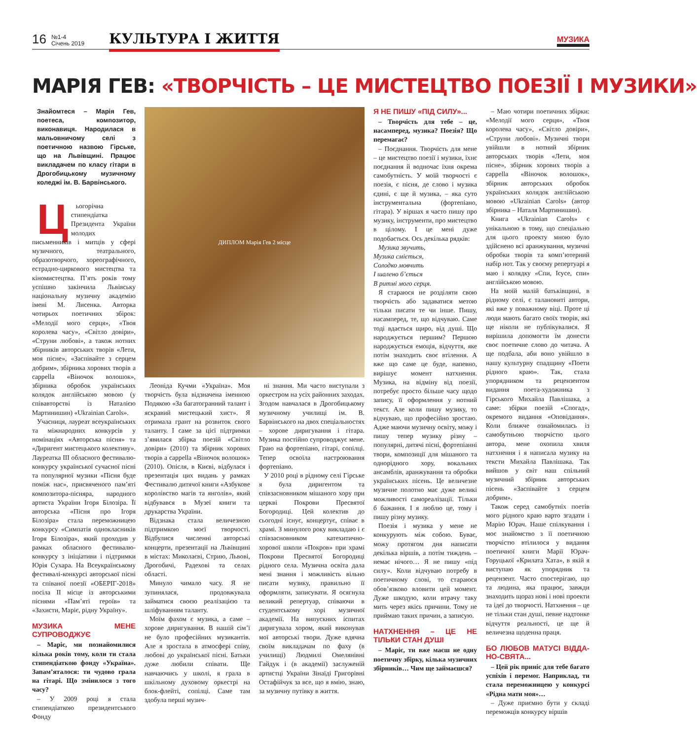16 №1-4
Січень 2019 КУЛЬТУРА І ЖИТТЯ МУЗИКА
МАРІЯ ГЕВ: «ТВОРЧІСТЬ – ЦЕ МИСТЕЦТВО ПОЕЗІЇ І МУЗИКИ»
Знайомтеся – Марія Гев, поетеса, композитор, виконавиця. Народилася в мальовничому селі з поетичною назвою Гірське, що на Львівщині. Працює викладачем по класу гітари в Дрогобицькому музичному коледжі ім. В. Барвінського.
Цьогорічна стипендіатка Президента України молодих письменників і митців у сфері музичного, театрального, образотворчого, хореографічного, естрадно-циркового мистецтва та кіномистецтва. П’ять років тому успішно закінчила Львівську національну музичну академію імені М. Лисенка. Авторка чотирьох поетичних збірок: «Мелодії мого серця», «Твоя королева часу», «Світло довіри», «Струни любові», а також нотних збірників авторських творів «Лети, моя пісне», «Заспівайте з серцем добрим», збірника хорових творів a cappella «Віночок волошок», збірника обробок українських колядок англійською мовою (у співавторстві із Наталією Мартинишин) «Ukrainian Carols».
Учасниця, лауреат всеукраїнських та міжнародних конкурсів у номінаціях «Авторська пісня» та «Диригент мистецького колективу». Лауреатка ІІІ обласного фестивалю-конкурсу української сучасної пісні та популярної музики «Пісня буде поміж нас», присвяченого пам’яті композитора-пісняра, народного артиста України Ігоря Білозіра. Її авторська «Пісня про Ігоря Білозіра» стала переможницею конкурсу «Симпатія однокласників Ігоря Білозіра», який проходив у рамках обласного фестивалю-конкурсу з ініціативи і підтримки Юрія Сухара. На Всеукраїнському фестивалі-конкурсі авторської пісні та співаної поезії «ОБЕРІГ-2018» посіла ІІ місце із авторськими піснями «Пам’яті героїв» та «Захисти, Маріє, рідну Україну».
МУЗИКА МЕНЕ СУПРОВОДЖУЄ
– Маріє, ми познайомилися кілька років тому, коли ти стала стипендіаткою фонду «Україна». Запам’яталося: ти чудово грала на гітарі. Що змінилося з того часу?
– У 2009 році я стала стипендіаткою президентського Фонду
ДИПЛОМ Марія Гев 2 місце
Леоніда Кучми «Україна». Моя творчість була відзначена іменною Подякою «За багатогранний талант і яскравий мистецький хист». Я отримала грант на розвиток свого таланту. І саме за цієї підтримки з’явилася збірка поезій «Світло довіри» (2010) та збірник хорових творів a cappella «Віночок волошок» (2010). Опісля, в Києві, відбулася і презентація цих видань у рамках Фестивалю дитячої книги «Азбукове королівство магів та янголів», який відбувався в Музеї книги та друкарства України.
Відзнака стала величезною підтримкою моєї творчості. Відбулися численні авторські концерти, презентації на Львівщині в містах: Миколаєві, Стрию, Львові, Дрогобичі, Радехові та селах області.
Минуло чимало часу. Я не зупинялася, продовжувала займатися своєю реалізацією та шліфуванням таланту.
Моїм фахом є музика, а саме – хорове диригування. В нашій сім’ї не було професійних музикантів. Але я зростала в атмосфері співу, любові до української пісні. Батьки дуже любили співати. Ще навчаючись у школі, я грала в шкільному духовому оркестрі на блок-флейті, сопілці. Саме там здобула перші музич-
ні знання. Ми часто виступали з оркестром на усіх районних заходах. Згодом навчалася в Дрогобицькому музичному училищі ім. В. Барвінського на двох спеціальностях – хорове диригування і гітара. Музика постійно супроводжує мене. Граю на фортепіано, гітарі, сопілці. Тепер освоїла настроювання фортепіано.
У 2010 році в рідному селі Гірське я була диригентом та співзасновником мішаного хору при церкві Покрови Пресвятої Богородиці. Цей колектив до сьогодні існує, концертує, співає в храмі. З минулого року викладаю і є співзасновником катехитично-хорової школи «Покров» при храмі Покрови Пресвятої Богородиці рідного села. Музична освіта дала мені знання і можливість вільно писати музику, правильно її оформляти, записувати. Я осягнула великий репертуар, співаючи в студентському хорі музичної академії. На випускних іспитах диригувала хором, який виконував мої авторські твори. Дуже вдячна своїм викладачам по фаху (в училищі) Людмилі Омелянівні Гайдук і (в академії) заслуженій артистці України Зінаїді Григорівні Остафійчук за все, що я вмію, знаю, за музичну путівку в життя.
Я НЕ ПИШУ «ПІД СИЛУ»...
– Творчість для тебе – це, насамперед, музика? Поезія? Що перемагає?
– Поєднання. Творчість для мене – це мистецтво поезії і музики, їхнє поєднання й водночас їхня окрема самобутність. У моїй творчості є поезія, є пісня, де слово і музика єдині, є ще й музика, – яка суто інструментальна (фортепіано, гітара). У віршах я часто пишу про музику, інструменти, про мистецтво в цілому. І це мені дуже подобається. Ось декілька рядків:
Музика звучить,
Музика сміється,
Солодко мовчить
І шалено б’ється
В ритмі мого серця.
Я стараюся не розділяти свою творчість або задаватися метою тільки писати те чи інше. Пишу, насамперед, те, що відчуваю. Саме тоді вдається щиро, від душі. Що народжується першим? Першою народжується емоція, відчуття, яке потім знаходить своє втілення. А вже що саме це буде, напевно, вирішує момент натхнення. Музика, на відміну від поезії, потребує просто більше часу щодо запису, її оформлення у нотний текст. Але коли пишу музику, то відчуваю, що професійно зростаю. Адже маючи музичну освіту, можу і пишу тепер музику різну – популярні, дитячі пісні, фортепіанні твори, композиції для мішаного та однорідного хору, вокальних ансамблів, аранжування та обробки українських пісень. Це величезне музичне полотно має дуже великі можливості самореалізації. Тільки б бажання. І я люблю це, тому і пишу різну музику.
Поезія і музика у мене не конкурують між собою. Буває, можу протягом дня написати декілька віршів, а потім тиждень – немає нічого… Я не пишу «під силу». Коли відчуваю потребу в поетичному слові, то стараюся обов’язково вловити цей момент. Дуже шкодую, коли втрачу таку мить через якісь причини. Тому не приймаю таких причин, а записую.
НАТХНЕННЯ – ЦЕ НЕ ТІЛЬКИ СТАН ДУШІ
– Маріє, ти вже маєш не одну поетичну збірку, кілька музичних збірників… Чим ще займаєшся?
– Маю чотири поетичних збірки: «Мелодії мого серця», «Твоя королева часу», «Світло довіри», «Струни любові». Музичні твори увійшли в нотний збірник авторських творів «Лети, моя пісне», збірник хорових творів a cappella «Віночок волошок», збірник авторських обробок українських колядок англійською мовою «Ukrainian Carols» (автор збірника – Наталя Мартинишин).
Книга «Ukrainian Carols» є унікальною в тому, що спеціально для цього проекту мною було здійснено всі аранжування, музичні обробки творів та комп’ютерний набір нот. Так у своєму репертуарі я маю і колядку «Спи, Ісусе, спи» англійською мовою.
На моїй малій батьківщині, в рідному селі, є талановиті автори, які вже у поважному віці. Проте ці люди мають багато своїх творів, які ще ніколи не публікувалися. Я вирішила допомогти їм донести своє поетичне слово до читача. А ще подбала, аби воно увійшло в нашу культурну спадщину «Поети рідного краю». Так, стала упорядником та рецензентом видання поета-художника з Гірського Михайла Павлішака, а саме: збірки поезій «Спогад», окремого видання «Оповідання». Коли ближче ознайомилась із самобутньою творчістю цього автора, мене охопила хвиля натхнення і я написала музику на тексти Михайла Павлішака. Так вийшов у світ наш спільний музичний збірник авторських пісень «Заспівайте з серцем добрим».
Також серед самобутніх поетів мого рідного краю варто згадати і Марію Юрач. Наше спілкування і моє знайомство з її поетичною творчістю втілилося у видання поетичної книги Марії Юрач-Горуцької «Крилата Хата», в якій я виступаю як упорядник та рецензент. Часто спостерігаю, що та людина, яка працює, завжди знаходить щораз нові і нові проекти та ідеї до творчості. Натхнення – це не тільки стан душі, певне надтонке відчуття реальності, це ще й величезна щоденна праця.
БО ЛЮБОВ МАТУСІ ВІДДА-НО-СВЯТА...
– Цей рік приніс для тебе багато успіхів і перемог. Наприклад, ти стала переможницею у конкурсі «Рідна мати моя»…
– Дуже приємно бути у складі переможців конкурсу віршів